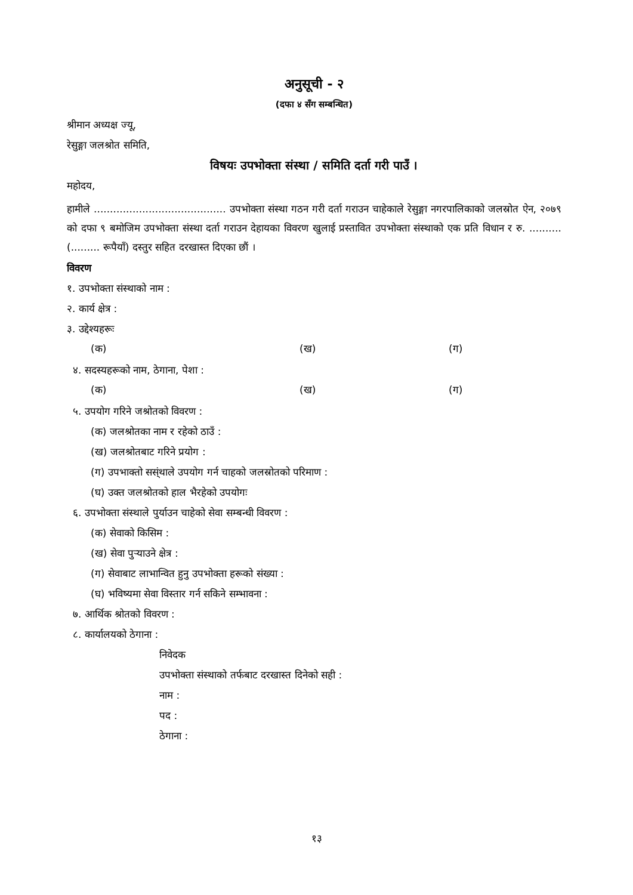अनुसूची - २
(दफा ४ सँग सम्बन्धित)
श्रीमान अध्यक्ष ज्यू,
रेसुङ्गा जलश्रोत समिति,
विषयः उपभोक्ता संस्था / समिति दर्ता गरी पाउँ ।
महोदय,
हामीले ......................................... उपभोक्ता संस्था गठन गरी दर्ता गराउन चाहेकाले रेसुङ्गा नगरपालिकाको जलस्रोत ऐन, २०७९ को दफा ९ बमोजिम उपभोक्ता संस्था दर्ता गराउन देहायका विवरण खुलाई प्रस्तावित उपभोक्ता संस्थाको एक प्रति विधान र रु. .......... (......... रूपैयाँ) दस्तुर सहित दरखास्त दिएका छौं ।
विवरण
१. उपभोक्ता संस्थाको नाम :
२. कार्य क्षेत्र :
३. उद्देश्यहरूः
(क) (ख) (ग)
४. सदस्यहरूको नाम, ठेगाना, पेशा :
(क) (ख) (ग)
५. उपयोग गरिने जश्रोतको विवरण :
(क) जलश्रोतका नाम र रहेको ठाउँ :
(ख) जलश्रोतबाट गरिने प्रयोग :
(ग) उपभाक्तो सस्ंथाले उपयोग गर्न चाहको जलस्रोतको परिमाण :
(घ) उक्त जलश्रोतको हाल भैरहेको उपयोगः
६. उपभोक्ता संस्थाले पुर्याउन चाहेको सेवा सम्बन्धी विवरण :
(क) सेवाको किसिम :
(ख) सेवा पुऱ्याउने क्षेत्र :
(ग) सेवाबाट लाभान्वित हुनु उपभोक्ता हरूको संख्या :
(घ) भविष्यमा सेवा विस्तार गर्न सकिने सम्भावना :
७. आर्थिक श्रोतको विवरण :
८. कार्यालयको ठेगाना :
निवेदक
उपभोक्ता संस्थाको तर्फबाट दरखास्त दिनेको सही :
नाम :
पद :
ठेगाना :
१३